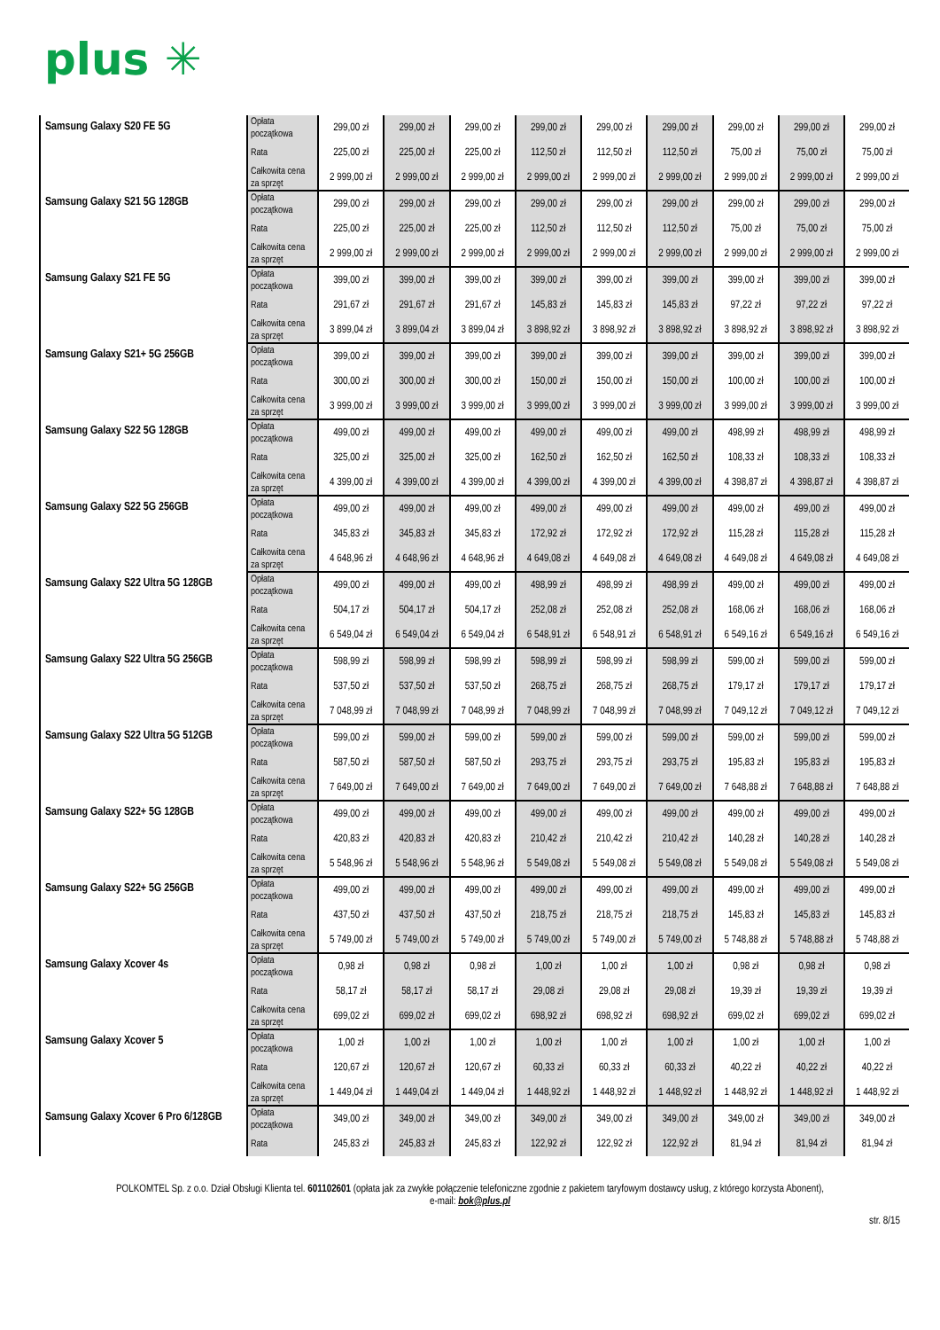plus ✳
| Samsung Galaxy S20 FE 5G | Opłata początkowa | 299,00 zł | 299,00 zł | 299,00 zł | 299,00 zł | 299,00 zł | 299,00 zł | 299,00 zł | 299,00 zł | 299,00 zł |
| | Rata | 225,00 zł | 225,00 zł | 225,00 zł | 112,50 zł | 112,50 zł | 112,50 zł | 75,00 zł | 75,00 zł | 75,00 zł |
| | Całkowita cena za sprzęt | 2 999,00 zł | 2 999,00 zł | 2 999,00 zł | 2 999,00 zł | 2 999,00 zł | 2 999,00 zł | 2 999,00 zł | 2 999,00 zł | 2 999,00 zł |
| Samsung Galaxy S21 5G 128GB | Opłata początkowa | 299,00 zł | 299,00 zł | 299,00 zł | 299,00 zł | 299,00 zł | 299,00 zł | 299,00 zł | 299,00 zł | 299,00 zł |
| | Rata | 225,00 zł | 225,00 zł | 225,00 zł | 112,50 zł | 112,50 zł | 112,50 zł | 75,00 zł | 75,00 zł | 75,00 zł |
| | Całkowita cena za sprzęt | 2 999,00 zł | 2 999,00 zł | 2 999,00 zł | 2 999,00 zł | 2 999,00 zł | 2 999,00 zł | 2 999,00 zł | 2 999,00 zł | 2 999,00 zł |
| Samsung Galaxy S21 FE 5G | Opłata początkowa | 399,00 zł | 399,00 zł | 399,00 zł | 399,00 zł | 399,00 zł | 399,00 zł | 399,00 zł | 399,00 zł | 399,00 zł |
| | Rata | 291,67 zł | 291,67 zł | 291,67 zł | 145,83 zł | 145,83 zł | 145,83 zł | 97,22 zł | 97,22 zł | 97,22 zł |
| | Całkowita cena za sprzęt | 3 899,04 zł | 3 899,04 zł | 3 899,04 zł | 3 898,92 zł | 3 898,92 zł | 3 898,92 zł | 3 898,92 zł | 3 898,92 zł | 3 898,92 zł |
| Samsung Galaxy S21+ 5G 256GB | Opłata początkowa | 399,00 zł | 399,00 zł | 399,00 zł | 399,00 zł | 399,00 zł | 399,00 zł | 399,00 zł | 399,00 zł | 399,00 zł |
| | Rata | 300,00 zł | 300,00 zł | 300,00 zł | 150,00 zł | 150,00 zł | 150,00 zł | 100,00 zł | 100,00 zł | 100,00 zł |
| | Całkowita cena za sprzęt | 3 999,00 zł | 3 999,00 zł | 3 999,00 zł | 3 999,00 zł | 3 999,00 zł | 3 999,00 zł | 3 999,00 zł | 3 999,00 zł | 3 999,00 zł |
| Samsung Galaxy S22 5G 128GB | Opłata początkowa | 499,00 zł | 499,00 zł | 499,00 zł | 499,00 zł | 499,00 zł | 499,00 zł | 498,99 zł | 498,99 zł | 498,99 zł |
| | Rata | 325,00 zł | 325,00 zł | 325,00 zł | 162,50 zł | 162,50 zł | 162,50 zł | 108,33 zł | 108,33 zł | 108,33 zł |
| | Całkowita cena za sprzęt | 4 399,00 zł | 4 399,00 zł | 4 399,00 zł | 4 399,00 zł | 4 399,00 zł | 4 399,00 zł | 4 398,87 zł | 4 398,87 zł | 4 398,87 zł |
| Samsung Galaxy S22 5G 256GB | Opłata początkowa | 499,00 zł | 499,00 zł | 499,00 zł | 499,00 zł | 499,00 zł | 499,00 zł | 499,00 zł | 499,00 zł | 499,00 zł |
| | Rata | 345,83 zł | 345,83 zł | 345,83 zł | 172,92 zł | 172,92 zł | 172,92 zł | 115,28 zł | 115,28 zł | 115,28 zł |
| | Całkowita cena za sprzęt | 4 648,96 zł | 4 648,96 zł | 4 648,96 zł | 4 649,08 zł | 4 649,08 zł | 4 649,08 zł | 4 649,08 zł | 4 649,08 zł | 4 649,08 zł |
| Samsung Galaxy S22 Ultra 5G 128GB | Opłata początkowa | 499,00 zł | 499,00 zł | 499,00 zł | 498,99 zł | 498,99 zł | 498,99 zł | 499,00 zł | 499,00 zł | 499,00 zł |
| | Rata | 504,17 zł | 504,17 zł | 504,17 zł | 252,08 zł | 252,08 zł | 252,08 zł | 168,06 zł | 168,06 zł | 168,06 zł |
| | Całkowita cena za sprzęt | 6 549,04 zł | 6 549,04 zł | 6 549,04 zł | 6 548,91 zł | 6 548,91 zł | 6 548,91 zł | 6 549,16 zł | 6 549,16 zł | 6 549,16 zł |
| Samsung Galaxy S22 Ultra 5G 256GB | Opłata początkowa | 598,99 zł | 598,99 zł | 598,99 zł | 598,99 zł | 598,99 zł | 598,99 zł | 599,00 zł | 599,00 zł | 599,00 zł |
| | Rata | 537,50 zł | 537,50 zł | 537,50 zł | 268,75 zł | 268,75 zł | 268,75 zł | 179,17 zł | 179,17 zł | 179,17 zł |
| | Całkowita cena za sprzęt | 7 048,99 zł | 7 048,99 zł | 7 048,99 zł | 7 048,99 zł | 7 048,99 zł | 7 048,99 zł | 7 049,12 zł | 7 049,12 zł | 7 049,12 zł |
| Samsung Galaxy S22 Ultra 5G 512GB | Opłata początkowa | 599,00 zł | 599,00 zł | 599,00 zł | 599,00 zł | 599,00 zł | 599,00 zł | 599,00 zł | 599,00 zł | 599,00 zł |
| | Rata | 587,50 zł | 587,50 zł | 587,50 zł | 293,75 zł | 293,75 zł | 293,75 zł | 195,83 zł | 195,83 zł | 195,83 zł |
| | Całkowita cena za sprzęt | 7 649,00 zł | 7 649,00 zł | 7 649,00 zł | 7 649,00 zł | 7 649,00 zł | 7 649,00 zł | 7 648,88 zł | 7 648,88 zł | 7 648,88 zł |
| Samsung Galaxy S22+ 5G 128GB | Opłata początkowa | 499,00 zł | 499,00 zł | 499,00 zł | 499,00 zł | 499,00 zł | 499,00 zł | 499,00 zł | 499,00 zł | 499,00 zł |
| | Rata | 420,83 zł | 420,83 zł | 420,83 zł | 210,42 zł | 210,42 zł | 210,42 zł | 140,28 zł | 140,28 zł | 140,28 zł |
| | Całkowita cena za sprzęt | 5 548,96 zł | 5 548,96 zł | 5 548,96 zł | 5 549,08 zł | 5 549,08 zł | 5 549,08 zł | 5 549,08 zł | 5 549,08 zł | 5 549,08 zł |
| Samsung Galaxy S22+ 5G 256GB | Opłata początkowa | 499,00 zł | 499,00 zł | 499,00 zł | 499,00 zł | 499,00 zł | 499,00 zł | 499,00 zł | 499,00 zł | 499,00 zł |
| | Rata | 437,50 zł | 437,50 zł | 437,50 zł | 218,75 zł | 218,75 zł | 218,75 zł | 145,83 zł | 145,83 zł | 145,83 zł |
| | Całkowita cena za sprzęt | 5 749,00 zł | 5 749,00 zł | 5 749,00 zł | 5 749,00 zł | 5 749,00 zł | 5 749,00 zł | 5 748,88 zł | 5 748,88 zł | 5 748,88 zł |
| Samsung Galaxy Xcover 4s | Opłata początkowa | 0,98 zł | 0,98 zł | 0,98 zł | 1,00 zł | 1,00 zł | 1,00 zł | 0,98 zł | 0,98 zł | 0,98 zł |
| | Rata | 58,17 zł | 58,17 zł | 58,17 zł | 29,08 zł | 29,08 zł | 29,08 zł | 19,39 zł | 19,39 zł | 19,39 zł |
| | Całkowita cena za sprzęt | 699,02 zł | 699,02 zł | 699,02 zł | 698,92 zł | 698,92 zł | 698,92 zł | 699,02 zł | 699,02 zł | 699,02 zł |
| Samsung Galaxy Xcover 5 | Opłata początkowa | 1,00 zł | 1,00 zł | 1,00 zł | 1,00 zł | 1,00 zł | 1,00 zł | 1,00 zł | 1,00 zł | 1,00 zł |
| | Rata | 120,67 zł | 120,67 zł | 120,67 zł | 60,33 zł | 60,33 zł | 60,33 zł | 40,22 zł | 40,22 zł | 40,22 zł |
| | Całkowita cena za sprzęt | 1 449,04 zł | 1 449,04 zł | 1 449,04 zł | 1 448,92 zł | 1 448,92 zł | 1 448,92 zł | 1 448,92 zł | 1 448,92 zł | 1 448,92 zł |
| Samsung Galaxy Xcover 6 Pro 6/128GB | Opłata początkowa | 349,00 zł | 349,00 zł | 349,00 zł | 349,00 zł | 349,00 zł | 349,00 zł | 349,00 zł | 349,00 zł | 349,00 zł |
| | Rata | 245,83 zł | 245,83 zł | 245,83 zł | 122,92 zł | 122,92 zł | 122,92 zł | 81,94 zł | 81,94 zł | 81,94 zł |
POLKOMTEL Sp. z o.o. Dział Obsługi Klienta tel. 601102601 (opłata jak za zwykłe połączenie telefoniczne zgodnie z pakietem taryfowym dostawcy usług, z którego korzysta Abonent),
e-mail: bok@plus.pl
str. 8/15